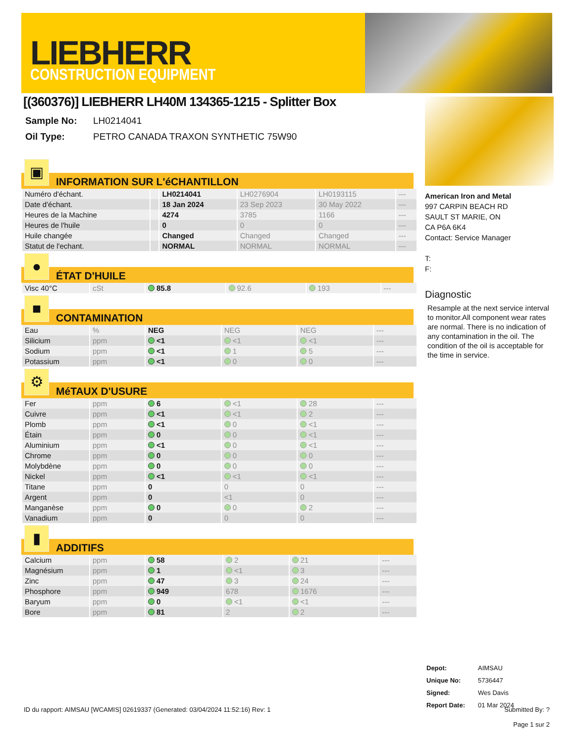LIEBHERR
CONSTRUCTION EQUIPMENT
[(360376)] LIEBHERR LH40M 134365-1215 - Splitter Box
| Sample No: | LH0214041 |
| Oil Type: | PETRO CANADA TRAXON SYNTHETIC 75W90 |
▣
INFORMATION SUR L'éCHANTILLON
| Numéro d'échant. | | LH0214041 | LH0276904 | LH0193115 | --- |
| Date d'échant. | | 18 Jan 2024 | 23 Sep 2023 | 30 May 2022 | --- |
| Heures de la Machine | | 4274 | 3785 | 1166 | --- |
| Heures de l'huile | | 0 | 0 | 0 | --- |
| Huile changée | | Changed | Changed | Changed | --- |
| Statut de l'echant. | | NORMAL | NORMAL | NORMAL | --- |
●
ÉTAT D'HUILE
| Visc 40°C | cSt | 85.8 | 92.6 | 193 | --- |
■
CONTAMINATION
| Eau | % | NEG | NEG | NEG | --- |
| Silicium | ppm | <1 | <1 | <1 | --- |
| Sodium | ppm | <1 | 1 | 5 | --- |
| Potassium | ppm | <1 | 0 | 0 | --- |
⚙
MéTAUX D'USURE
| Fer | ppm | 6 | <1 | 28 | --- |
| Cuivre | ppm | <1 | <1 | 2 | --- |
| Plomb | ppm | <1 | 0 | <1 | --- |
| Étain | ppm | 0 | 0 | <1 | --- |
| Aluminium | ppm | <1 | 0 | <1 | --- |
| Chrome | ppm | 0 | 0 | 0 | --- |
| Molybdène | ppm | 0 | 0 | 0 | --- |
| Nickel | ppm | <1 | <1 | <1 | --- |
| Titane | ppm | 0 | 0 | 0 | --- |
| Argent | ppm | 0 | <1 | 0 | --- |
| Manganèse | ppm | 0 | 0 | 2 | --- |
| Vanadium | ppm | 0 | 0 | 0 | --- |
▮
ADDITIFS
| Calcium | ppm | 58 | 2 | 21 | --- |
| Magnésium | ppm | 1 | <1 | 3 | --- |
| Zinc | ppm | 47 | 3 | 24 | --- |
| Phosphore | ppm | 949 | 678 | 1676 | --- |
| Baryum | ppm | 0 | <1 | <1 | --- |
| Bore | ppm | 81 | 2 | 2 | --- |
American Iron and Metal
997 CARPIN BEACH RD
SAULT ST MARIE, ON
CA P6A 6K4
Contact: Service Manager
T:
F:
Diagnostic
Resample at the next service interval to monitor.All component wear rates are normal. There is no indication of any contamination in the oil. The condition of the oil is acceptable for the time in service.
| Depot: | AIMSAU |
| Unique No: | 5736447 |
| Signed: | Wes Davis |
| Report Date: | 01 Mar 2024 |
ID du rapport: AIMSAU [WCAMIS] 02619337 (Generated: 03/04/2024 11:52:16) Rev: 1 Submitted By: ?
Page 1 sur 2